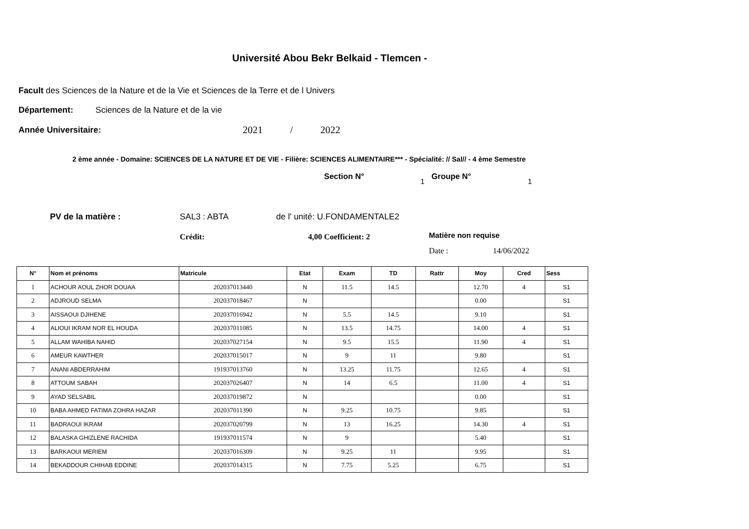Université Abou Bekr Belkaid - Tlemcen -
Facult des Sciences de la Nature et de la Vie et Sciences de la Terre et de l Univers
Département: Sciences de la Nature et de la vie
Année Universitaire: 2021 / 2022
2 ème année - Domaine: SCIENCES DE LA NATURE ET DE VIE - Filière: SCIENCES ALIMENTAIRE*** - Spécialité: // Sal// - 4 ème Semestre
Section N° 1 Groupe N° 1
PV de la matière : SAL3 : ABTA de l' unité: U.FONDAMENTALE2
Crédit: 4,00 Coefficient: 2 Matière non requise
Date : 14/06/2022
| N° | Nom et prénoms | Matricule | Etat | Exam | TD | Rattr | Moy | Cred | Sess |
| --- | --- | --- | --- | --- | --- | --- | --- | --- | --- |
| 1 | ACHOUR AOUL ZHOR DOUAA | 202037013440 | N | 11.5 | 14.5 | | 12.70 | 4 | S1 |
| 2 | ADJROUD SELMA | 202037018467 | N | | | | 0.00 | | S1 |
| 3 | AISSAOUI DJIHENE | 202037016942 | N | 5.5 | 14.5 | | 9.10 | | S1 |
| 4 | ALIOUI IKRAM NOR EL HOUDA | 202037011085 | N | 13.5 | 14.75 | | 14.00 | 4 | S1 |
| 5 | ALLAM WAHIBA NAHID | 202037027154 | N | 9.5 | 15.5 | | 11.90 | 4 | S1 |
| 6 | AMEUR KAWTHER | 202037015017 | N | 9 | 11 | | 9.80 | | S1 |
| 7 | ANANI ABDERRAHIM | 191937013760 | N | 13.25 | 11.75 | | 12.65 | 4 | S1 |
| 8 | ATTOUM SABAH | 202037026407 | N | 14 | 6.5 | | 11.00 | 4 | S1 |
| 9 | AYAD SELSABIL | 202037019872 | N | | | | 0.00 | | S1 |
| 10 | BABA AHMED FATIMA ZOHRA HAZAR | 202037011390 | N | 9.25 | 10.75 | | 9.85 | | S1 |
| 11 | BADRAOUI IKRAM | 202037020799 | N | 13 | 16.25 | | 14.30 | 4 | S1 |
| 12 | BALASKA GHIZLENE RACHIDA | 191937011574 | N | 9 | | | 5.40 | | S1 |
| 13 | BARKAOUI MERIEM | 202037016309 | N | 9.25 | 11 | | 9.95 | | S1 |
| 14 | BEKADDOUR CHIHAB EDDINE | 202037014315 | N | 7.75 | 5.25 | | 6.75 | | S1 |